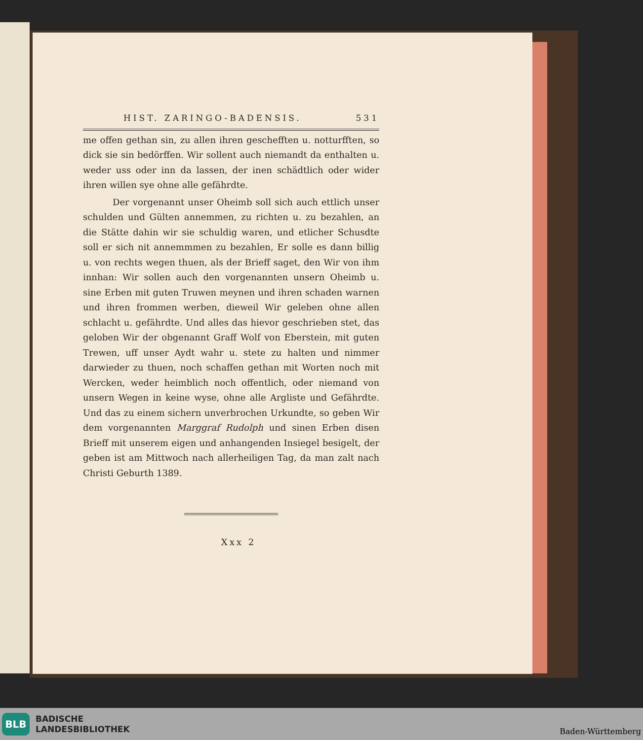HIST. ZARINGO-BADENSIS. 531
me offen gethan sin, zu allen ihren geschefften u. notturfften, so dick sie sin bedörffen. Wir sollent auch niemandt da enthalten u. weder uss oder inn da lassen, der inen schädtlich oder wider ihren willen sye ohne alle gefährdte.
Der vorgenannt unser Oheimb soll sich auch ettlich unser schulden und Gülten annemmen, zu richten u. zu bezahlen, an die Stätte dahin wir sie schuldig waren, und etlicher Schusdte soll er sich nit annemmmen zu bezahlen, Er solle es dann billig u. von rechts wegen thuen, als der Brieff saget, den Wir von ihm innhan: Wir sollen auch den vorgenannten unsern Oheimb u. sine Erben mit guten Truwen meynen und ihren schaden warnen und ihren frommen werben, dieweil Wir geleben ohne allen schlacht u. gefährdte. Und alles das hievor geschrieben stet, das geloben Wir der obgenannt Graff Wolf von Eberstein, mit guten Trewen, uff unser Aydt wahr u. stete zu halten und nimmer darwieder zu thuen, noch schaffen gethan mit Worten noch mit Wercken, weder heimblich noch offentlich, oder niemand von unsern Wegen in keine wyse, ohne alle Argliste und Gefährdte. Und das zu einem sichern unverbrochen Urkundte, so geben Wir dem vorgenannten Marggraf Rudolph und sinen Erben disen Brieff mit unserem eigen und anhangenden Insiegel besigelt, der geben ist am Mittwoch nach allerheiligen Tag, da man zalt nach Christi Geburth 1389.
Xxx 2
BLB
BADISCHE
LANDESBIBLIOTHEK
Baden-Württemberg